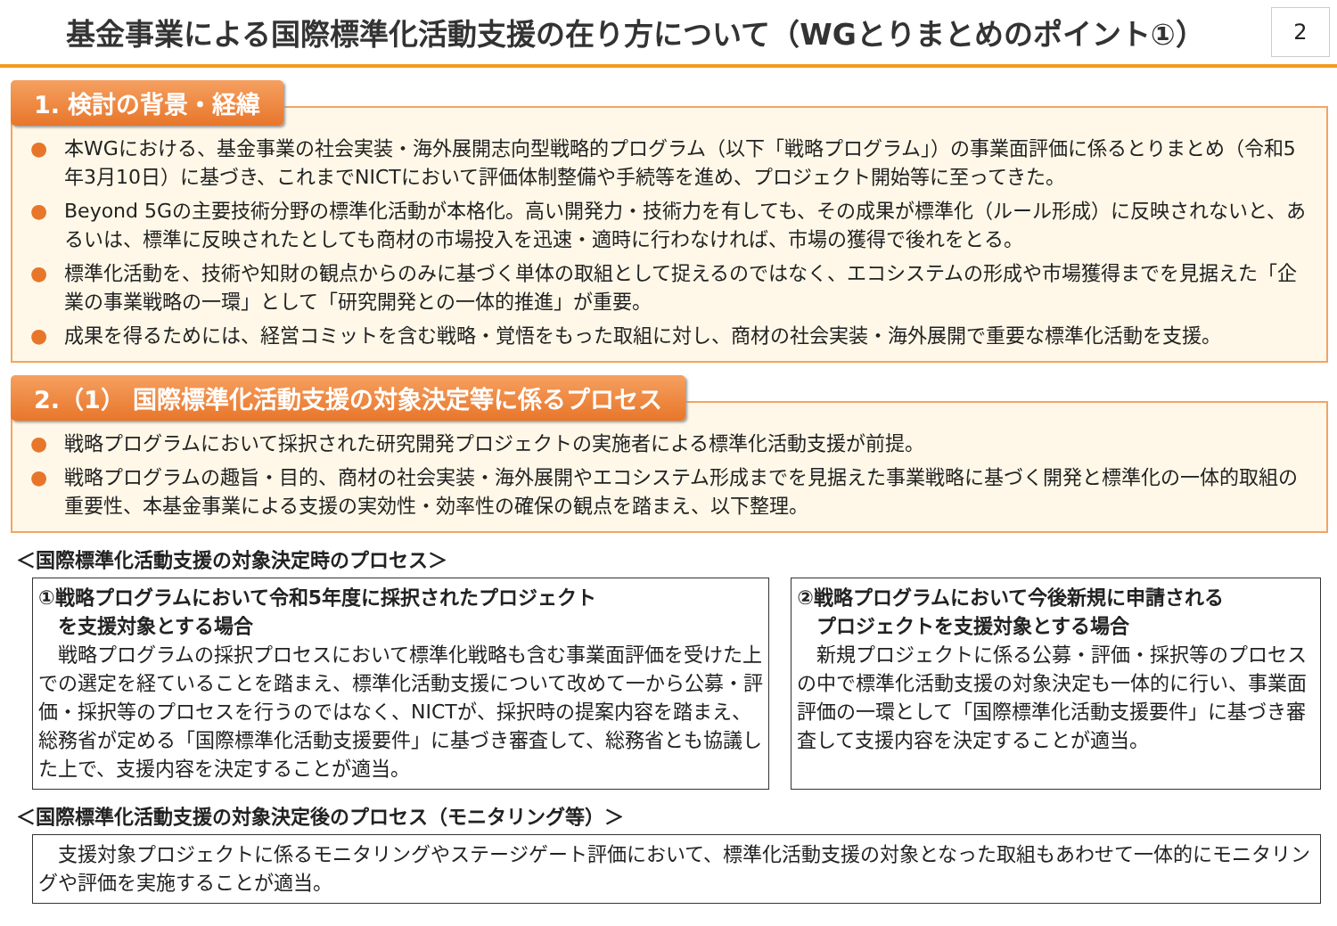基金事業による国際標準化活動支援の在り方について（WGとりまとめのポイント①）
2
1. 検討の背景・経緯
● 本WGにおける、基金事業の社会実装・海外展開志向型戦略的プログラム（以下「戦略プログラム」）の事業面評価に係るとりまとめ（令和5年3月10日）に基づき、これまでNICTにおいて評価体制整備や手続等を進め、プロジェクト開始等に至ってきた。
● Beyond 5Gの主要技術分野の標準化活動が本格化。高い開発力・技術力を有しても、その成果が標準化（ルール形成）に反映されないと、あるいは、標準に反映されたとしても商材の市場投入を迅速・適時に行わなければ、市場の獲得で後れをとる。
● 標準化活動を、技術や知財の観点からのみに基づく単体の取組として捉えるのではなく、エコシステムの形成や市場獲得までを見据えた「企業の事業戦略の一環」として「研究開発との一体的推進」が重要。
● 成果を得るためには、経営コミットを含む戦略・覚悟をもった取組に対し、商材の社会実装・海外展開で重要な標準化活動を支援。
2.（1） 国際標準化活動支援の対象決定等に係るプロセス
● 戦略プログラムにおいて採択された研究開発プロジェクトの実施者による標準化活動支援が前提。
● 戦略プログラムの趣旨・目的、商材の社会実装・海外展開やエコシステム形成までを見据えた事業戦略に基づく開発と標準化の一体的取組の重要性、本基金事業による支援の実効性・効率性の確保の観点を踏まえ、以下整理。
＜国際標準化活動支援の対象決定時のプロセス＞
①戦略プログラムにおいて令和5年度に採択されたプロジェクト
　を支援対象とする場合
　戦略プログラムの採択プロセスにおいて標準化戦略も含む事業面評価を受けた上での選定を経ていることを踏まえ、標準化活動支援について改めて一から公募・評価・採択等のプロセスを行うのではなく、NICTが、採択時の提案内容を踏まえ、総務省が定める「国際標準化活動支援要件」に基づき審査して、総務省とも協議した上で、支援内容を決定することが適当。
②戦略プログラムにおいて今後新規に申請される
　プロジェクトを支援対象とする場合
　新規プロジェクトに係る公募・評価・採択等のプロセスの中で標準化活動支援の対象決定も一体的に行い、事業面評価の一環として「国際標準化活動支援要件」に基づき審査して支援内容を決定することが適当。
＜国際標準化活動支援の対象決定後のプロセス（モニタリング等）＞
　支援対象プロジェクトに係るモニタリングやステージゲート評価において、標準化活動支援の対象となった取組もあわせて一体的にモニタリングや評価を実施することが適当。